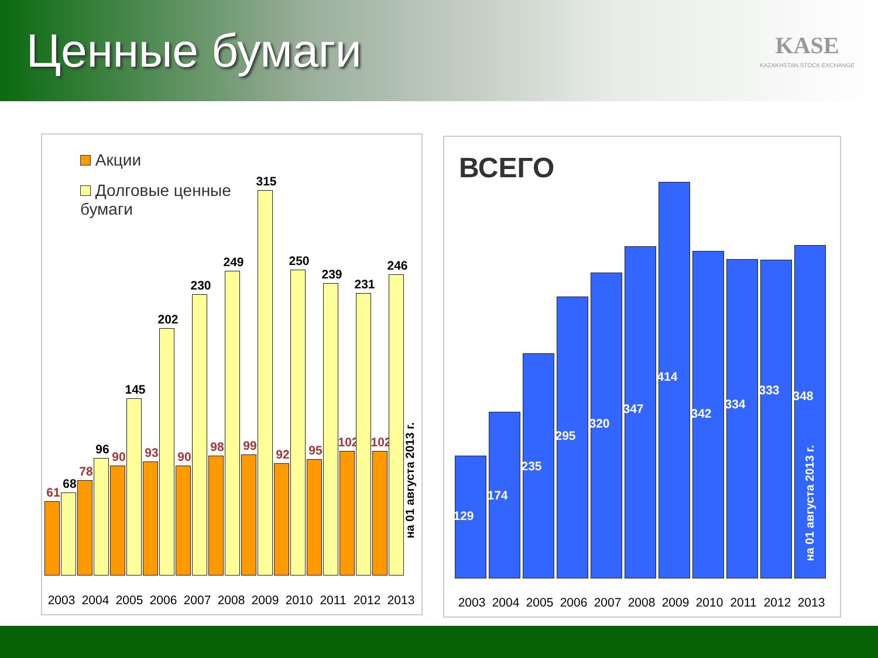Ценные бумаги
KASE
KAZAKHSTAN STOCK EXCHANGE
Акции
Долговые ценные бумаги
61
68
78
96
90
145
93
202
90
230
98
249
99
315
92
250
95
239
102
231
102
246
2003 2004 2005 2006 2007 2008 2009 2010 2011 2012 2013
на 01 августа 2013 г.
ВСЕГО
129
174
235
295
320
347
414
342
334
333
348
2003 2004 2005 2006 2007 2008 2009 2010 2011 2012 2013
на 01 августа 2013 г.